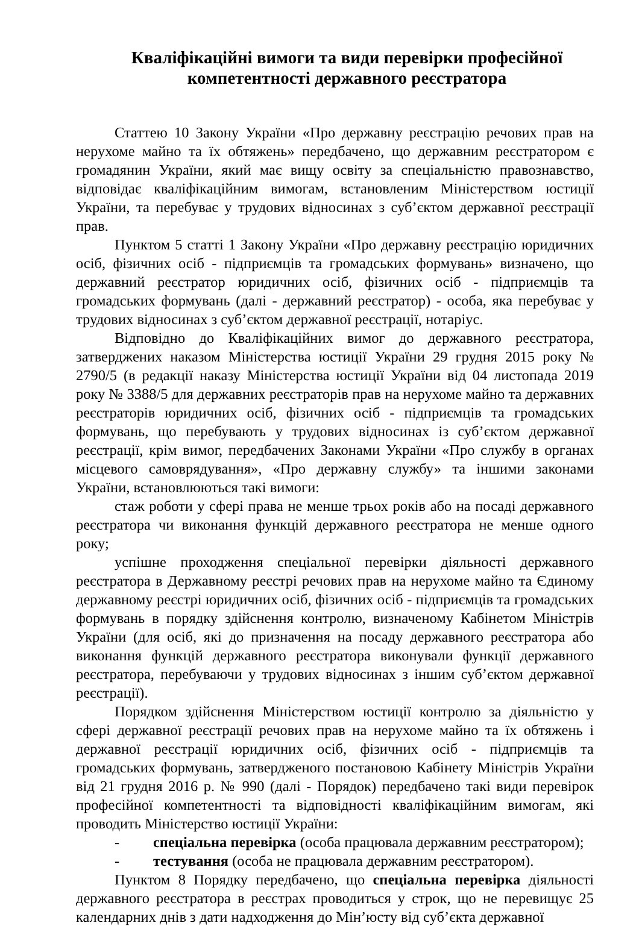Кваліфікаційні вимоги та види перевірки професійної компетентності державного реєстратора
Статтею 10 Закону України «Про державну реєстрацію речових прав на нерухоме майно та їх обтяжень» передбачено, що державним реєстратором є громадянин України, який має вищу освіту за спеціальністю правознавство, відповідає кваліфікаційним вимогам, встановленим Міністерством юстиції України, та перебуває у трудових відносинах з суб’єктом державної реєстрації прав.
Пунктом 5 статті 1 Закону України «Про державну реєстрацію юридичних осіб, фізичних осіб - підприємців та громадських формувань» визначено, що державний реєстратор юридичних осіб, фізичних осіб - підприємців та громадських формувань (далі - державний реєстратор) - особа, яка перебуває у трудових відносинах з суб’єктом державної реєстрації, нотаріус.
Відповідно до Кваліфікаційних вимог до державного реєстратора, затверджених наказом Міністерства юстиції України 29 грудня 2015 року № 2790/5 (в редакції наказу Міністерства юстиції України від 04 листопада 2019 року № 3388/5 для державних реєстраторів прав на нерухоме майно та державних реєстраторів юридичних осіб, фізичних осіб - підприємців та громадських формувань, що перебувають у трудових відносинах із суб’єктом державної реєстрації, крім вимог, передбачених Законами України «Про службу в органах місцевого самоврядування», «Про державну службу» та іншими законами України, встановлюються такі вимоги:
стаж роботи у сфері права не менше трьох років або на посаді державного реєстратора чи виконання функцій державного реєстратора не менше одного року;
успішне проходження спеціальної перевірки діяльності державного реєстратора в Державному реєстрі речових прав на нерухоме майно та Єдиному державному реєстрі юридичних осіб, фізичних осіб - підприємців та громадських формувань в порядку здійснення контролю, визначеному Кабінетом Міністрів України (для осіб, які до призначення на посаду державного реєстратора або виконання функцій державного реєстратора виконували функції державного реєстратора, перебуваючи у трудових відносинах з іншим суб’єктом державної реєстрації).
Порядком здійснення Міністерством юстиції контролю за діяльністю у сфері державної реєстрації речових прав на нерухоме майно та їх обтяжень і державної реєстрації юридичних осіб, фізичних осіб - підприємців та громадських формувань, затвердженого постановою Кабінету Міністрів України від 21 грудня 2016 р. № 990 (далі - Порядок) передбачено такі види перевірок професійної компетентності та відповідності кваліфікаційним вимогам, які проводить Міністерство юстиції України:
- спеціальна перевірка (особа працювала державним реєстратором);
- тестування (особа не працювала державним реєстратором).
Пунктом 8 Порядку передбачено, що спеціальна перевірка діяльності державного реєстратора в реєстрах проводиться у строк, що не перевищує 25 календарних днів з дати надходження до Мін’юсту від суб’єкта державної